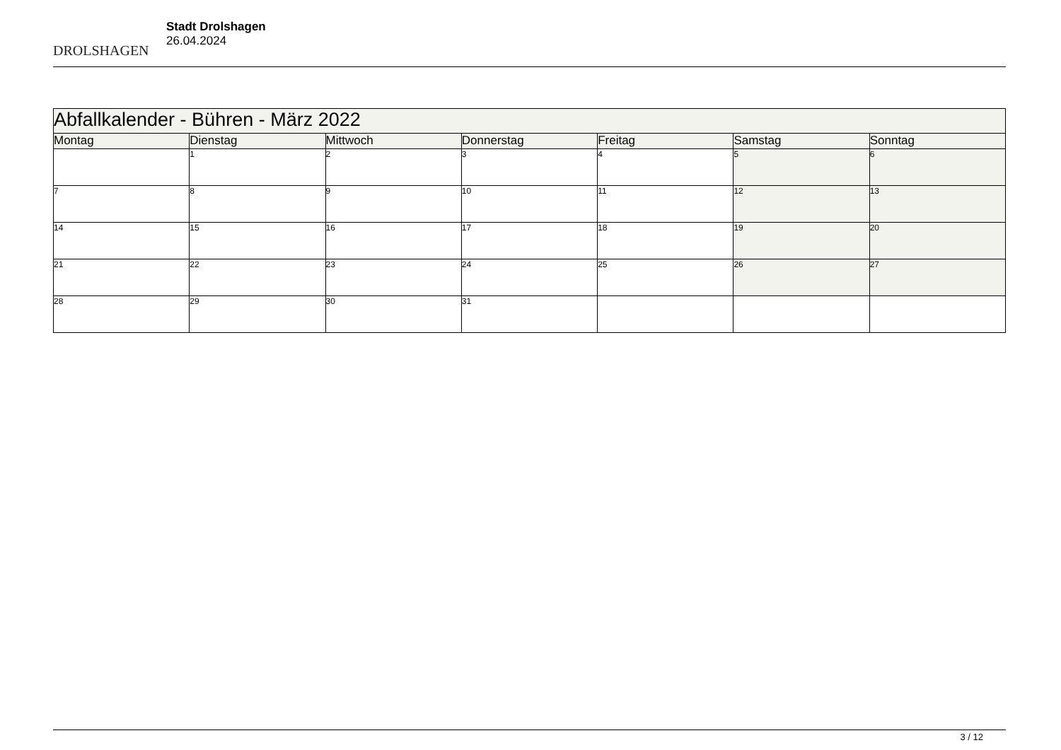DROLSHAGEN
Stadt Drolshagen
26.04.2024
| Abfallkalender - Bühren - März 2022 | | | | | | |
| --- | --- | --- | --- | --- | --- | --- |
| Montag | Dienstag | Mittwoch | Donnerstag | Freitag | Samstag | Sonntag |
| | 1 | 2 | 3 | 4 | 5 | 6 |
| 7 | 8 | 9 | 10 | 11 | 12 | 13 |
| 14 | 15 | 16 | 17 | 18 | 19 | 20 |
| 21 | 22 | 23 | 24 | 25 | 26 | 27 |
| 28 | 29 | 30 | 31 | | | |
3 / 12